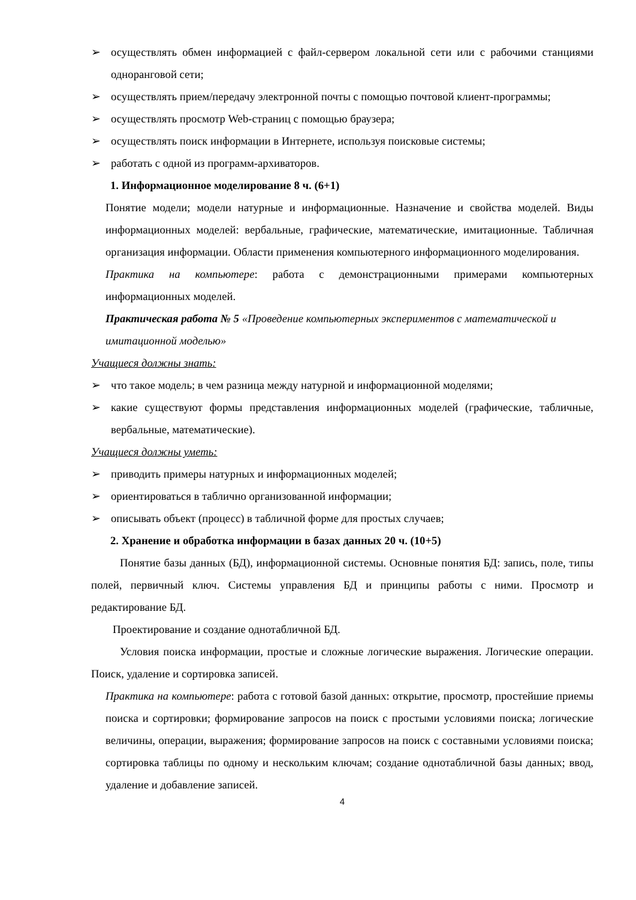➢ осуществлять обмен информацией с файл-сервером локальной сети или с рабочими станциями одноранговой сети;
➢ осуществлять прием/передачу электронной почты с помощью почтовой клиент-программы;
➢ осуществлять просмотр Web-страниц с помощью браузера;
➢ осуществлять поиск информации в Интернете, используя поисковые системы;
➢ работать с одной из программ-архиваторов.
1. Информационное моделирование 8 ч. (6+1)
Понятие модели; модели натурные и информационные. Назначение и свойства моделей. Виды информационных моделей: вербальные, графические, математические, имитационные. Табличная организация информации. Области применения компьютерного информационного моделирования.
Практика на компьютере: работа с демонстрационными примерами компьютерных информационных моделей.
Практическая работа № 5 «Проведение компьютерных экспериментов с математической и имитационной моделью»
Учащиеся должны знать:
➢ что такое модель; в чем разница между натурной и информационной моделями;
➢ какие существуют формы представления информационных моделей (графические, табличные, вербальные, математические).
Учащиеся должны уметь:
➢ приводить примеры натурных и информационных моделей;
➢ ориентироваться в таблично организованной информации;
➢ описывать объект (процесс) в табличной форме для простых случаев;
2. Хранение и обработка информации в базах данных 20 ч. (10+5)
Понятие базы данных (БД), информационной системы. Основные понятия БД: запись, поле, типы полей, первичный ключ. Системы управления БД и принципы работы с ними. Просмотр и редактирование БД.
Проектирование и создание однотабличной БД.
Условия поиска информации, простые и сложные логические выражения. Логические операции. Поиск, удаление и сортировка записей.
Практика на компьютере: работа с готовой базой данных: открытие, просмотр, простейшие приемы поиска и сортировки; формирование запросов на поиск с простыми условиями поиска; логические величины, операции, выражения; формирование запросов на поиск с составными условиями поиска; сортировка таблицы по одному и нескольким ключам; создание однотабличной базы данных; ввод, удаление и добавление записей.
4